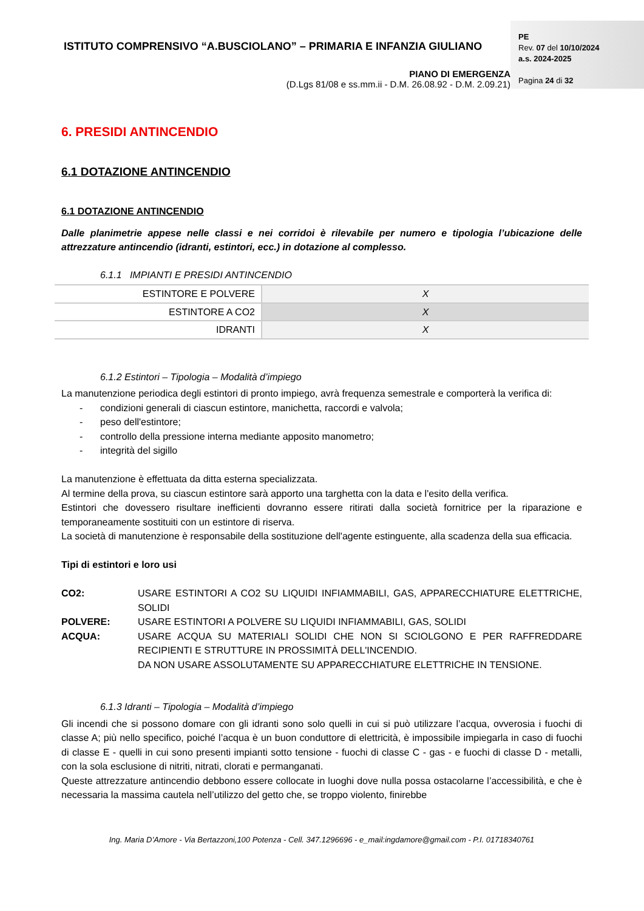ISTITUTO COMPRENSIVO “A.BUSCIOLANO” – PRIMARIA E INFANZIA GIULIANO
PIANO DI EMERGENZA
(D.Lgs 81/08 e ss.mm.ii - D.M. 26.08.92 - D.M. 2.09.21)
PE
Rev. 07 del 10/10/2024
a.s. 2024-2025
Pagina 24 di 32
6. PRESIDI ANTINCENDIO
6.1 DOTAZIONE ANTINCENDIO
6.1 DOTAZIONE ANTINCENDIO
Dalle planimetrie appese nelle classi e nei corridoi è rilevabile per numero e tipologia l’ubicazione delle attrezzature antincendio (idranti, estintori, ecc.) in dotazione al complesso.
6.1.1 IMPIANTI E PRESIDI ANTINCENDIO
| ESTINTORE E POLVERE | X |
| ESTINTORE A CO2 | X |
| IDRANTI | X |
6.1.2 Estintori – Tipologia – Modalità d’impiego
La manutenzione periodica degli estintori di pronto impiego, avrà frequenza semestrale e comporterà la verifica di:
- condizioni generali di ciascun estintore, manichetta, raccordi e valvola;
- peso dell'estintore;
- controllo della pressione interna mediante apposito manometro;
- integrità del sigillo
La manutenzione è effettuata da ditta esterna specializzata.
Al termine della prova, su ciascun estintore sarà apporto una targhetta con la data e l'esito della verifica.
Estintori che dovessero risultare inefficienti dovranno essere ritirati dalla società fornitrice per la riparazione e temporaneamente sostituiti con un estintore di riserva.
La società di manutenzione è responsabile della sostituzione dell'agente estinguente, alla scadenza della sua efficacia.
Tipi di estintori e loro usi
CO2: USARE ESTINTORI A CO2 SU LIQUIDI INFIAMMABILI, GAS, APPARECCHIATURE ELETTRICHE, SOLIDI
POLVERE: USARE ESTINTORI A POLVERE SU LIQUIDI INFIAMMABILI, GAS, SOLIDI
ACQUA: USARE ACQUA SU MATERIALI SOLIDI CHE NON SI SCIOLGONO E PER RAFFREDDARE RECIPIENTI E STRUTTURE IN PROSSIMITÀ DELL'INCENDIO.
DA NON USARE ASSOLUTAMENTE SU APPARECCHIATURE ELETTRICHE IN TENSIONE.
6.1.3 Idranti – Tipologia – Modalità d’impiego
Gli incendi che si possono domare con gli idranti sono solo quelli in cui si può utilizzare l’acqua, ovverosia i fuochi di classe A; più nello specifico, poiché l’acqua è un buon conduttore di elettricità, è impossibile impiegarla in caso di fuochi di classe E - quelli in cui sono presenti impianti sotto tensione - fuochi di classe C - gas - e fuochi di classe D - metalli, con la sola esclusione di nitriti, nitrati, clorati e permanganati.
Queste attrezzature antincendio debbono essere collocate in luoghi dove nulla possa ostacolarne l’accessibilità, e che è necessaria la massima cautela nell’utilizzo del getto che, se troppo violento, finirebbe
Ing. Maria D’Amore - Via Bertazzoni,100 Potenza - Cell. 347.1296696 - e_mail:ingdamore@gmail.com - P.I. 01718340761